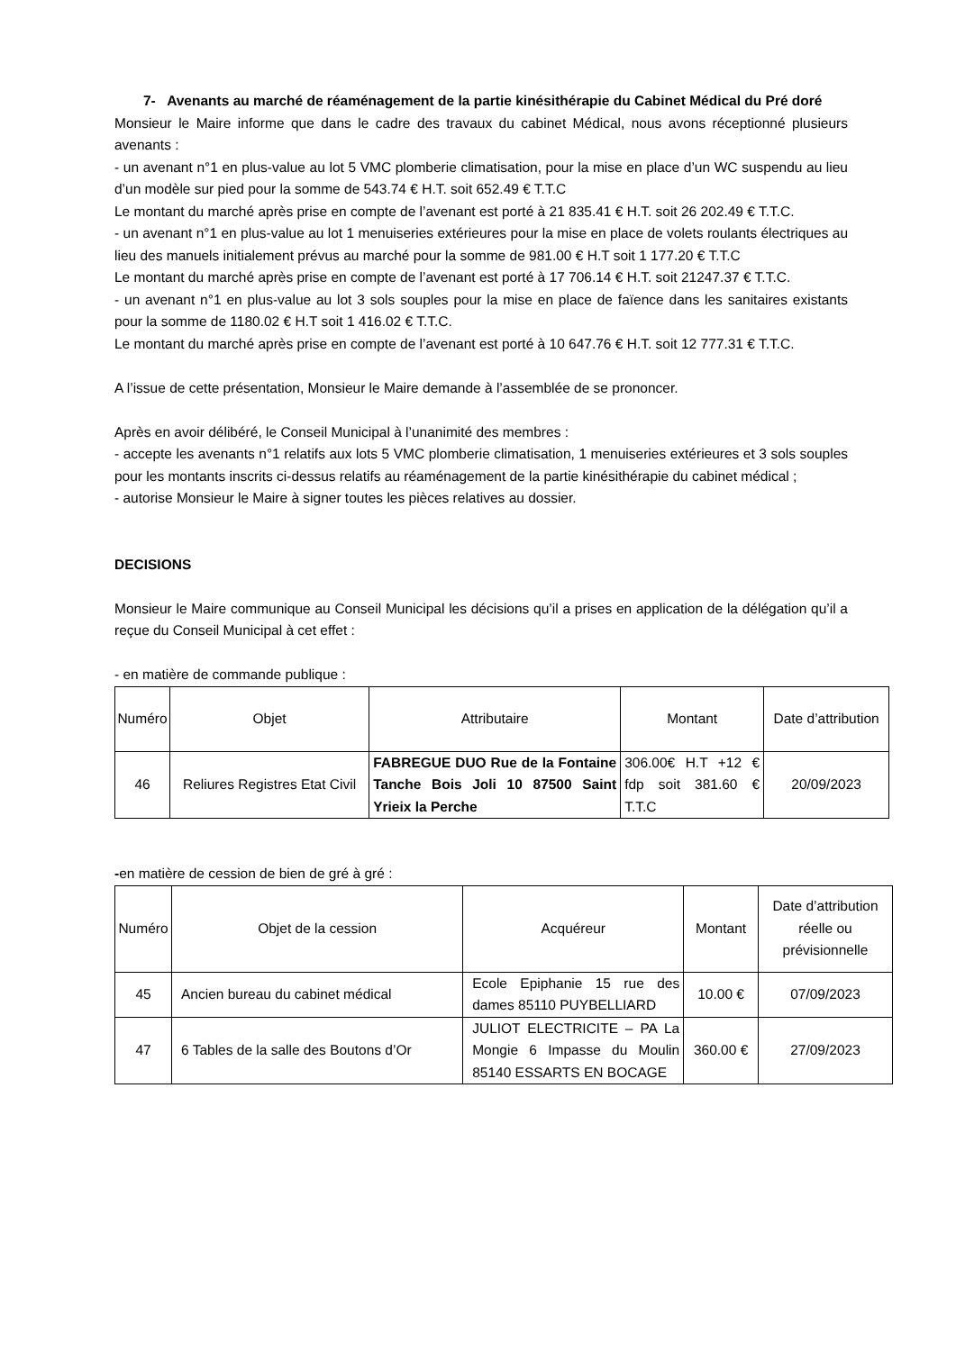7- Avenants au marché de réaménagement de la partie kinésithérapie du Cabinet Médical du Pré doré
Monsieur le Maire informe que dans le cadre des travaux du cabinet Médical, nous avons réceptionné plusieurs avenants :
- un avenant n°1 en plus-value au lot 5 VMC plomberie climatisation, pour la mise en place d’un WC suspendu au lieu d’un modèle sur pied pour la somme de 543.74 € H.T. soit 652.49 € T.T.C
Le montant du marché après prise en compte de l’avenant est porté à 21 835.41 € H.T. soit 26 202.49 € T.T.C.
- un avenant n°1 en plus-value au lot 1 menuiseries extérieures pour la mise en place de volets roulants électriques au lieu des manuels initialement prévus au marché pour la somme de 981.00 € H.T soit 1 177.20 € T.T.C
Le montant du marché après prise en compte de l’avenant est porté à 17 706.14 € H.T. soit 21247.37 € T.T.C.
- un avenant n°1 en plus-value au lot 3 sols souples pour la mise en place de faïence dans les sanitaires existants pour la somme de 1180.02 € H.T soit 1 416.02 € T.T.C.
Le montant du marché après prise en compte de l’avenant est porté à 10 647.76 € H.T. soit 12 777.31 € T.T.C.
A l’issue de cette présentation, Monsieur le Maire demande à l’assemblée de se prononcer.
Après en avoir délibéré, le Conseil Municipal à l’unanimité des membres :
- accepte les avenants n°1 relatifs aux lots 5 VMC plomberie climatisation, 1 menuiseries extérieures et 3 sols souples pour les montants inscrits ci-dessus relatifs au réaménagement de la partie kinésithérapie du cabinet médical ;
- autorise Monsieur le Maire à signer toutes les pièces relatives au dossier.
DECISIONS
Monsieur le Maire communique au Conseil Municipal les décisions qu’il a prises en application de la délégation qu’il a reçue du Conseil Municipal à cet effet :
- en matière de commande publique :
| Numéro | Objet | Attributaire | Montant | Date d’attribution |
| --- | --- | --- | --- | --- |
| 46 | Reliures Registres Etat Civil | FABREGUE DUO Rue de la Fontaine Tanche Bois Joli 10 87500 Saint Yrieix la Perche | 306.00€ H.T +12 € fdp soit 381.60 € T.T.C | 20/09/2023 |
-en matière de cession de bien de gré à gré :
| Numéro | Objet de la cession | Acquéreur | Montant | Date d’attribution réelle ou prévisionnelle |
| --- | --- | --- | --- | --- |
| 45 | Ancien bureau du cabinet médical | Ecole Epiphanie 15 rue des dames 85110 PUYBELLIARD | 10.00 € | 07/09/2023 |
| 47 | 6 Tables de la salle des Boutons d’Or | JULIOT ELECTRICITE – PA La Mongie 6 Impasse du Moulin 85140 ESSARTS EN BOCAGE | 360.00 € | 27/09/2023 |